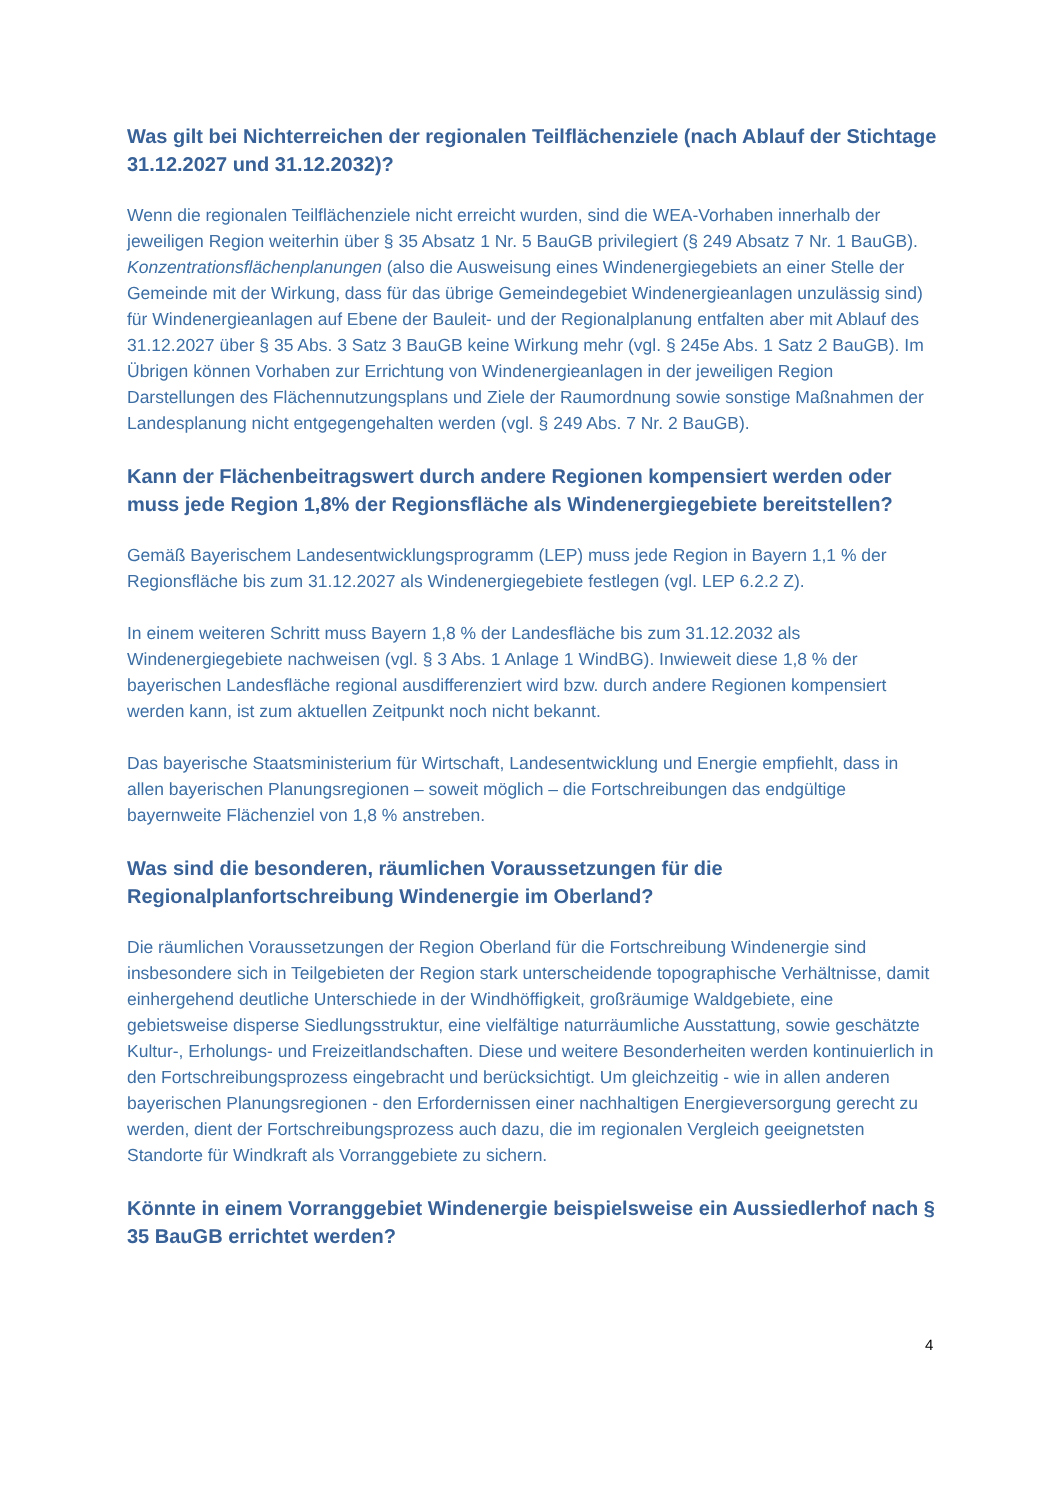Was gilt bei Nichterreichen der regionalen Teilflächenziele (nach Ablauf der Stichtage 31.12.2027 und 31.12.2032)?
Wenn die regionalen Teilflächenziele nicht erreicht wurden, sind die WEA-Vorhaben innerhalb der jeweiligen Region weiterhin über § 35 Absatz 1 Nr. 5 BauGB privilegiert (§ 249 Absatz 7 Nr. 1 BauGB). Konzentrationsflächenplanungen (also die Ausweisung eines Windenergiegebiets an einer Stelle der Gemeinde mit der Wirkung, dass für das übrige Gemeindegebiet Windenergieanlagen unzulässig sind) für Windenergieanlagen auf Ebene der Bauleit- und der Regionalplanung entfalten aber mit Ablauf des 31.12.2027 über § 35 Abs. 3 Satz 3 BauGB keine Wirkung mehr (vgl. § 245e Abs. 1 Satz 2 BauGB). Im Übrigen können Vorhaben zur Errichtung von Windenergieanlagen in der jeweiligen Region Darstellungen des Flächennutzungsplans und Ziele der Raumordnung sowie sonstige Maßnahmen der Landesplanung nicht entgegengehalten werden (vgl. § 249 Abs. 7 Nr. 2 BauGB).
Kann der Flächenbeitragswert durch andere Regionen kompensiert werden oder muss jede Region 1,8% der Regionsfläche als Windenergiegebiete bereitstellen?
Gemäß Bayerischem Landesentwicklungsprogramm (LEP) muss jede Region in Bayern 1,1 % der Regionsfläche bis zum 31.12.2027 als Windenergiegebiete festlegen (vgl. LEP 6.2.2 Z).
In einem weiteren Schritt muss Bayern 1,8 % der Landesfläche bis zum 31.12.2032 als Windenergiegebiete nachweisen (vgl. § 3 Abs. 1 Anlage 1 WindBG). Inwieweit diese 1,8 % der bayerischen Landesfläche regional ausdifferenziert wird bzw. durch andere Regionen kompensiert werden kann, ist zum aktuellen Zeitpunkt noch nicht bekannt.
Das bayerische Staatsministerium für Wirtschaft, Landesentwicklung und Energie empfiehlt, dass in allen bayerischen Planungsregionen – soweit möglich – die Fortschreibungen das endgültige bayernweite Flächenziel von 1,8 % anstreben.
Was sind die besonderen, räumlichen Voraussetzungen für die Regionalplanfortschreibung Windenergie im Oberland?
Die räumlichen Voraussetzungen der Region Oberland für die Fortschreibung Windenergie sind insbesondere sich in Teilgebieten der Region stark unterscheidende topographische Verhältnisse, damit einhergehend deutliche Unterschiede in der Windhöffigkeit, großräumige Waldgebiete, eine gebietsweise disperse Siedlungsstruktur, eine vielfältige naturräumliche Ausstattung, sowie geschätzte Kultur-, Erholungs- und Freizeitlandschaften. Diese und weitere Besonderheiten werden kontinuierlich in den Fortschreibungsprozess eingebracht und berücksichtigt. Um gleichzeitig - wie in allen anderen bayerischen Planungsregionen - den Erfordernissen einer nachhaltigen Energieversorgung gerecht zu werden, dient der Fortschreibungsprozess auch dazu, die im regionalen Vergleich geeignetsten Standorte für Windkraft als Vorranggebiete zu sichern.
Könnte in einem Vorranggebiet Windenergie beispielsweise ein Aussiedlerhof nach § 35 BauGB errichtet werden?
4